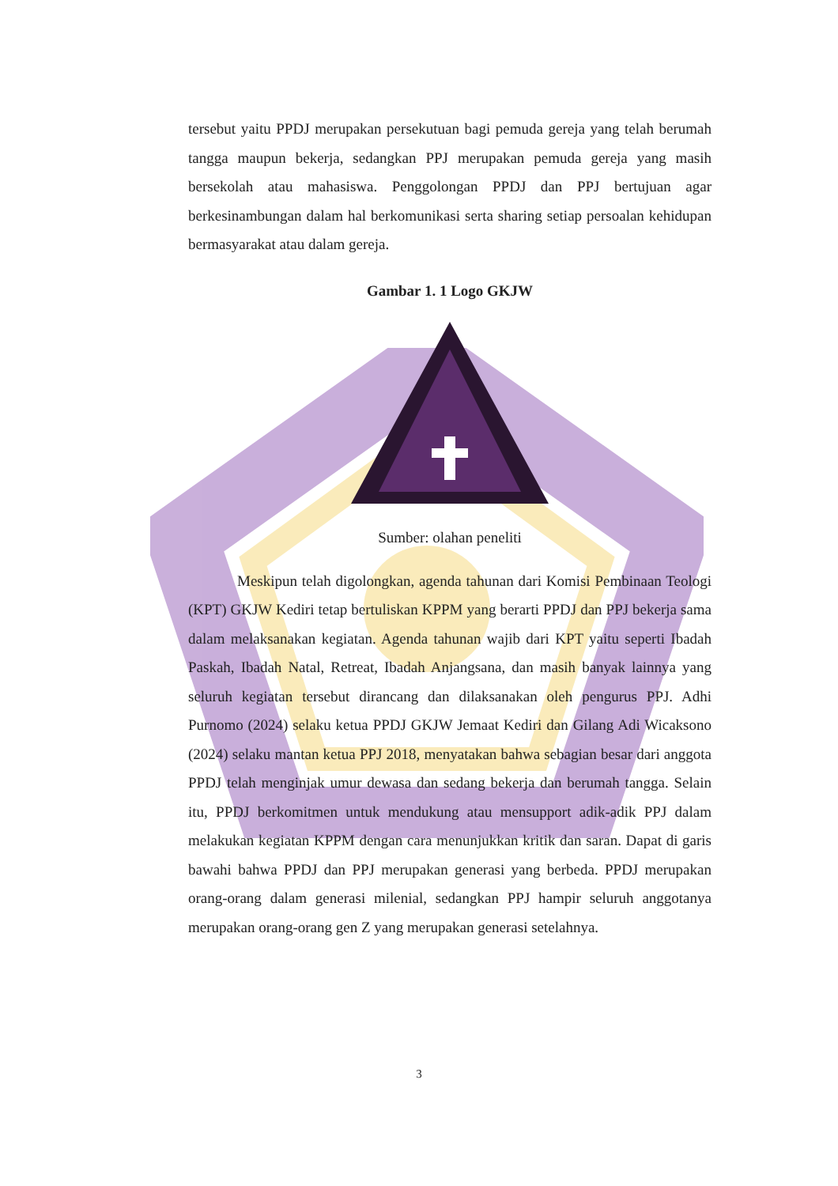tersebut yaitu PPDJ merupakan persekutuan bagi pemuda gereja yang telah berumah tangga maupun bekerja, sedangkan PPJ merupakan pemuda gereja yang masih bersekolah atau mahasiswa. Penggolongan PPDJ dan PPJ bertujuan agar berkesinambungan dalam hal berkomunikasi serta sharing setiap persoalan kehidupan bermasyarakat atau dalam gereja.
Gambar 1. 1 Logo GKJW
Sumber: olahan peneliti
Meskipun telah digolongkan, agenda tahunan dari Komisi Pembinaan Teologi (KPT) GKJW Kediri tetap bertuliskan KPPM yang berarti PPDJ dan PPJ bekerja sama dalam melaksanakan kegiatan. Agenda tahunan wajib dari KPT yaitu seperti Ibadah Paskah, Ibadah Natal, Retreat, Ibadah Anjangsana, dan masih banyak lainnya yang seluruh kegiatan tersebut dirancang dan dilaksanakan oleh pengurus PPJ. Adhi Purnomo (2024) selaku ketua PPDJ GKJW Jemaat Kediri dan Gilang Adi Wicaksono (2024) selaku mantan ketua PPJ 2018, menyatakan bahwa sebagian besar dari anggota PPDJ telah menginjak umur dewasa dan sedang bekerja dan berumah tangga. Selain itu, PPDJ berkomitmen untuk mendukung atau mensupport adik-adik PPJ dalam melakukan kegiatan KPPM dengan cara menunjukkan kritik dan saran. Dapat di garis bawahi bahwa PPDJ dan PPJ merupakan generasi yang berbeda. PPDJ merupakan orang-orang dalam generasi milenial, sedangkan PPJ hampir seluruh anggotanya merupakan orang-orang gen Z yang merupakan generasi setelahnya.
3